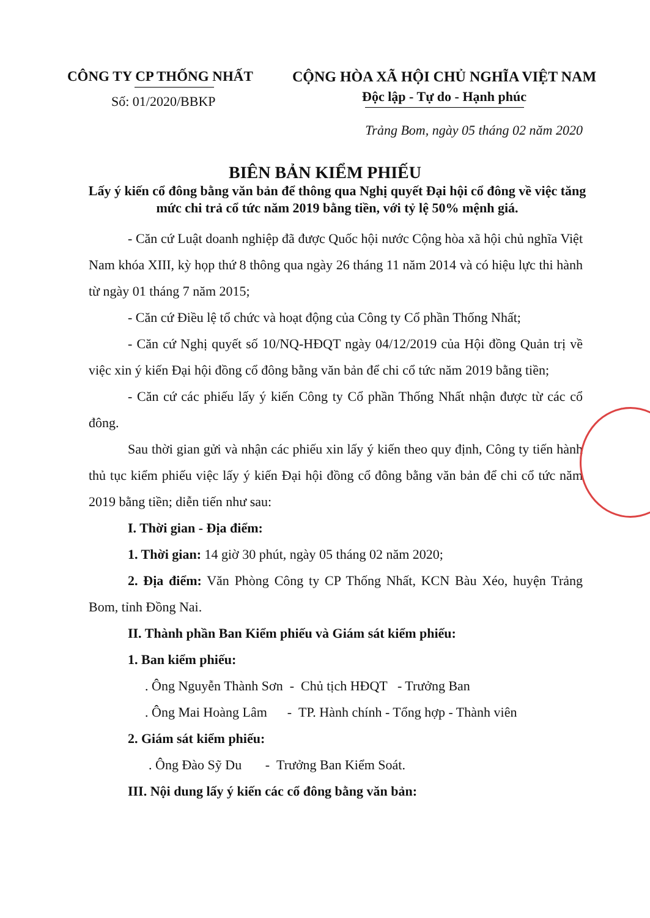CÔNG TY CP THỐNG NHẤT
Số: 01/2020/BBKP
CỘNG HÒA XÃ HỘI CHỦ NGHĨA VIỆT NAM
Độc lập - Tự do - Hạnh phúc
Trảng Bom, ngày 05 tháng 02 năm 2020
BIÊN BẢN KIỂM PHIẾU
Lấy ý kiến cổ đông bằng văn bản để thông qua Nghị quyết Đại hội cổ đông về việc tăng mức chi trả cổ tức năm 2019 bằng tiền, với tỷ lệ 50% mệnh giá.
- Căn cứ Luật doanh nghiệp đã được Quốc hội nước Cộng hòa xã hội chủ nghĩa Việt Nam khóa XIII, kỳ họp thứ 8 thông qua ngày 26 tháng 11 năm 2014 và có hiệu lực thi hành từ ngày 01 tháng 7 năm 2015;
- Căn cứ Điều lệ tổ chức và hoạt động của Công ty Cổ phần Thống Nhất;
- Căn cứ Nghị quyết số 10/NQ-HĐQT ngày 04/12/2019 của Hội đồng Quản trị về việc xin ý kiến Đại hội đồng cổ đông bằng văn bản để chi cổ tức năm 2019 bằng tiền;
- Căn cứ các phiếu lấy ý kiến Công ty Cổ phần Thống Nhất nhận được từ các cổ đông.
Sau thời gian gửi và nhận các phiếu xin lấy ý kiến theo quy định, Công ty tiến hành thủ tục kiểm phiếu việc lấy ý kiến Đại hội đồng cổ đông bằng văn bản để chi cổ tức năm 2019 bằng tiền; diễn tiến như sau:
I. Thời gian - Địa điểm:
1. Thời gian: 14 giờ 30 phút, ngày 05 tháng 02 năm 2020;
2. Địa điểm: Văn Phòng Công ty CP Thống Nhất, KCN Bàu Xéo, huyện Trảng Bom, tỉnh Đồng Nai.
II. Thành phần Ban Kiểm phiếu và Giám sát kiểm phiếu:
1. Ban kiểm phiếu:
. Ông Nguyễn Thành Sơn - Chủ tịch HĐQT - Trưởng Ban
. Ông Mai Hoàng Lâm - TP. Hành chính - Tổng hợp - Thành viên
2. Giám sát kiểm phiếu:
. Ông Đào Sỹ Du - Trưởng Ban Kiểm Soát.
III. Nội dung lấy ý kiến các cổ đông bằng văn bản: